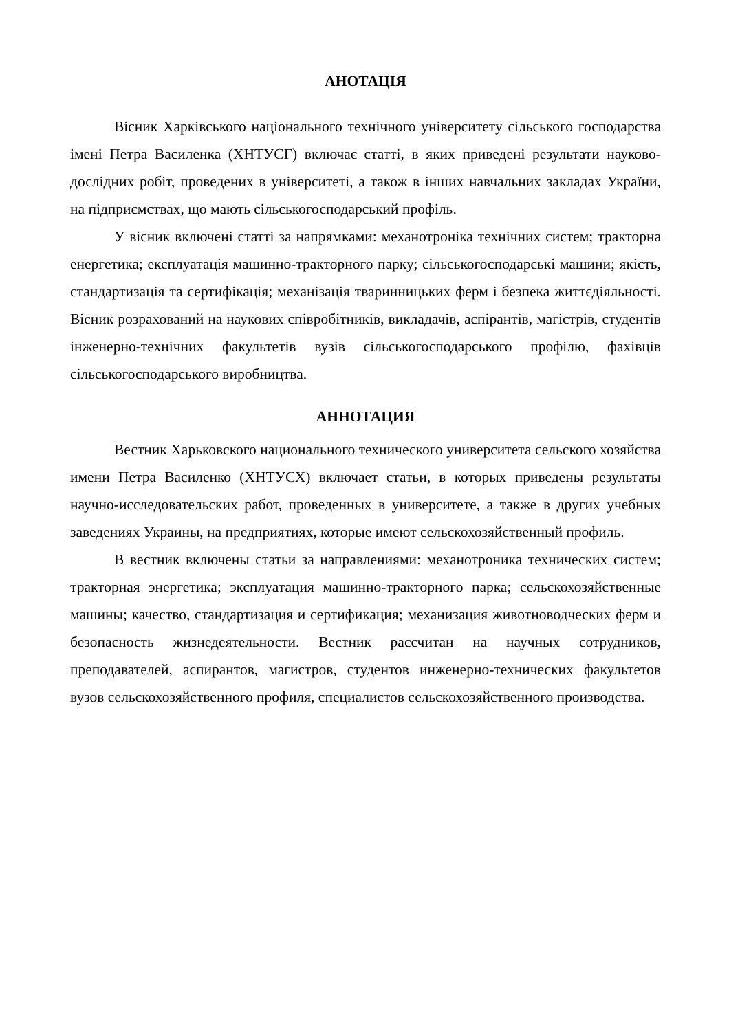АНОТАЦІЯ
Вісник Харківського національного технічного університету сільського господарства імені Петра Василенка (ХНТУСГ) включає статті, в яких приведені результати науково-дослідних робіт, проведених в університеті, а також в інших навчальних закладах України, на підприємствах, що мають сільськогосподарський профіль.
У вісник включені статті за напрямками: механотроніка технічних систем; тракторна енергетика; експлуатація машинно-тракторного парку; сільськогосподарські машини; якість, стандартизація та сертифікація; механізація тваринницьких ферм і безпека життєдіяльності. Вісник розрахований на наукових співробітників, викладачів, аспірантів, магістрів, студентів інженерно-технічних факультетів вузів сільськогосподарського профілю, фахівців сільськогосподарського виробництва.
АННОТАЦИЯ
Вестник Харьковского национального технического университета сельского хозяйства имени Петра Василенко (ХНТУСХ) включает статьи, в которых приведены результаты научно-исследовательских работ, проведенных в университете, а также в других учебных заведениях Украины, на предприятиях, которые имеют сельскохозяйственный профиль.
В вестник включены статьи за направлениями: механотроника технических систем; тракторная энергетика; эксплуатация машинно-тракторного парка; сельскохозяйственные машины; качество, стандартизация и сертификация; механизация животноводческих ферм и безопасность жизнедеятельности. Вестник рассчитан на научных сотрудников, преподавателей, аспирантов, магистров, студентов инженерно-технических факультетов вузов сельскохозяйственного профиля, специалистов сельскохозяйственного производства.